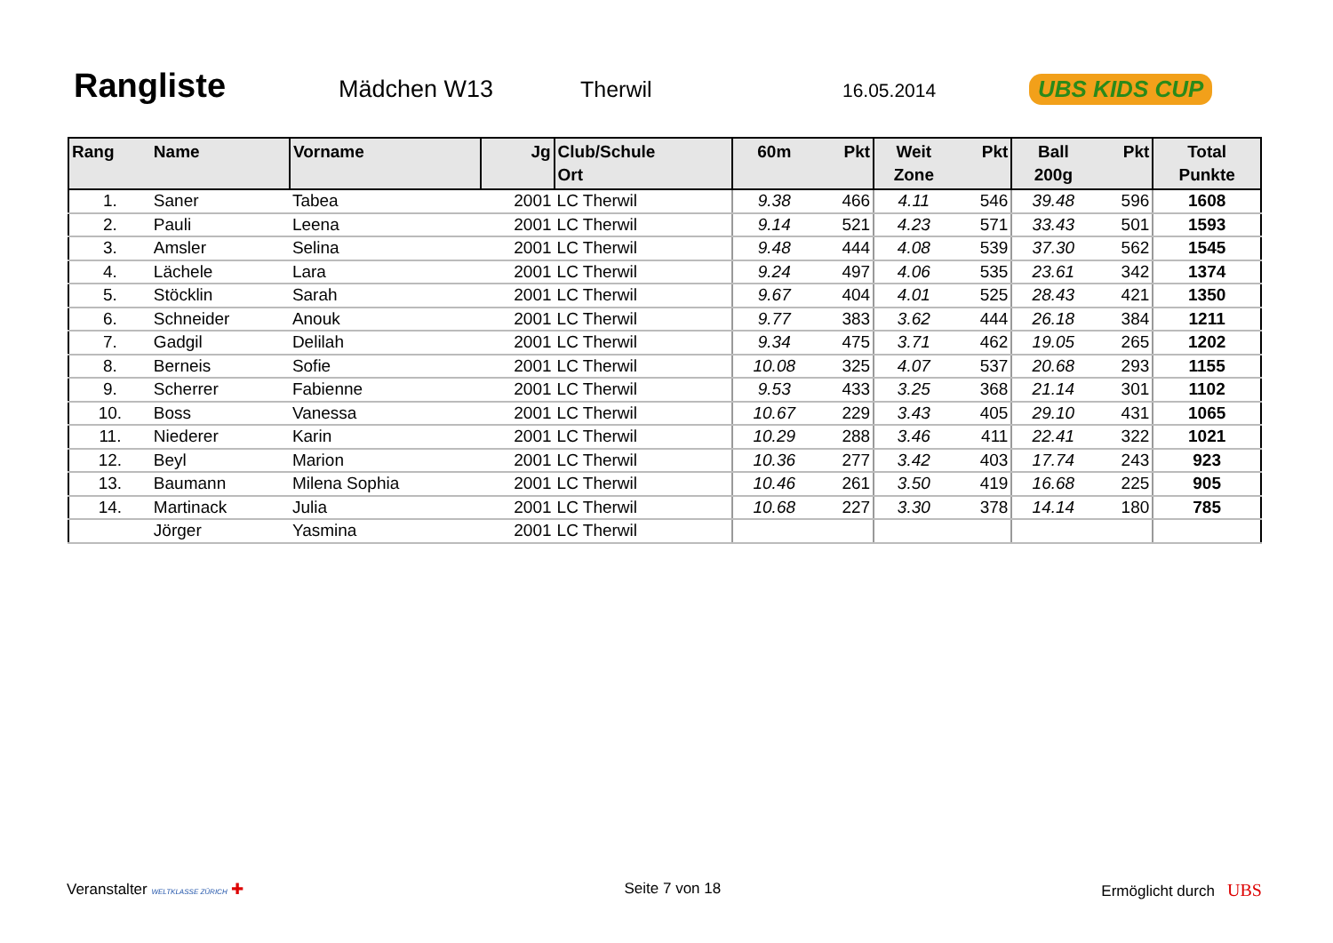Rangliste
Mädchen W13 Therwil
16.05.2014
UBS KIDS CUP
| Rang | Name | Vorname | Jg | Club/Schule Ort | 60m | Pkt | Weit Zone | Pkt | Ball 200g | Pkt | Total Punkte |
| --- | --- | --- | --- | --- | --- | --- | --- | --- | --- | --- | --- |
| 1. | Saner | Tabea | 2001 | LC Therwil | 9.38 | 466 | 4.11 | 546 | 39.48 | 596 | 1608 |
| 2. | Pauli | Leena | 2001 | LC Therwil | 9.14 | 521 | 4.23 | 571 | 33.43 | 501 | 1593 |
| 3. | Amsler | Selina | 2001 | LC Therwil | 9.48 | 444 | 4.08 | 539 | 37.30 | 562 | 1545 |
| 4. | Lächele | Lara | 2001 | LC Therwil | 9.24 | 497 | 4.06 | 535 | 23.61 | 342 | 1374 |
| 5. | Stöcklin | Sarah | 2001 | LC Therwil | 9.67 | 404 | 4.01 | 525 | 28.43 | 421 | 1350 |
| 6. | Schneider | Anouk | 2001 | LC Therwil | 9.77 | 383 | 3.62 | 444 | 26.18 | 384 | 1211 |
| 7. | Gadgil | Delilah | 2001 | LC Therwil | 9.34 | 475 | 3.71 | 462 | 19.05 | 265 | 1202 |
| 8. | Berneis | Sofie | 2001 | LC Therwil | 10.08 | 325 | 4.07 | 537 | 20.68 | 293 | 1155 |
| 9. | Scherrer | Fabienne | 2001 | LC Therwil | 9.53 | 433 | 3.25 | 368 | 21.14 | 301 | 1102 |
| 10. | Boss | Vanessa | 2001 | LC Therwil | 10.67 | 229 | 3.43 | 405 | 29.10 | 431 | 1065 |
| 11. | Niederer | Karin | 2001 | LC Therwil | 10.29 | 288 | 3.46 | 411 | 22.41 | 322 | 1021 |
| 12. | Beyl | Marion | 2001 | LC Therwil | 10.36 | 277 | 3.42 | 403 | 17.74 | 243 | 923 |
| 13. | Baumann | Milena Sophia | 2001 | LC Therwil | 10.46 | 261 | 3.50 | 419 | 16.68 | 225 | 905 |
| 14. | Martinack | Julia | 2001 | LC Therwil | 10.68 | 227 | 3.30 | 378 | 14.14 | 180 | 785 |
| | Jörger | Yasmina | 2001 | LC Therwil | | | | | | | |
Veranstalter WELTKLASSE ZÜRICH ✚
Seite 7 von 18 Ermöglicht durch UBS